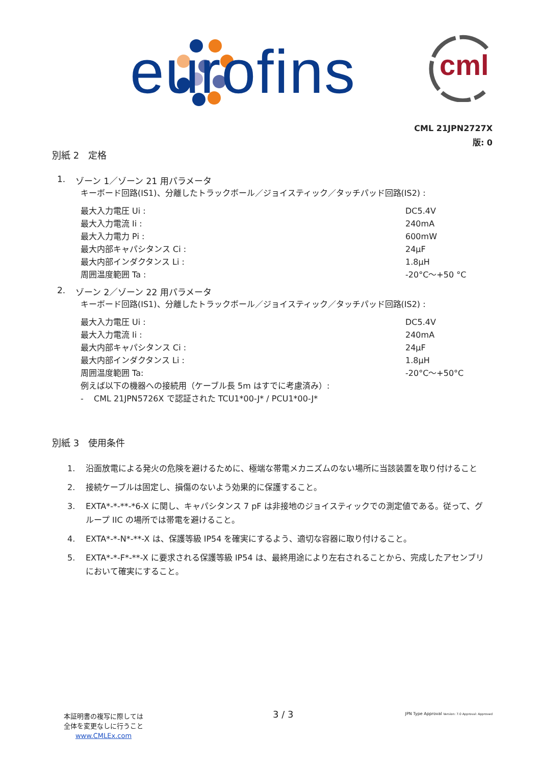eurofins cml
CML 21JPN2727X
版: 0
別紙 2　定格
1. ゾーン 1／ゾーン 21 用パラメータ
キーボード回路(IS1)、分離したトラックボール／ジョイスティック／タッチパッド回路(IS2) :
最大入力電圧 Ui : DC5.4V
最大入力電流 Ii : 240mA
最大入力電力 Pi : 600mW
最大内部キャパシタンス Ci : 24µF
最大内部インダクタンス Li : 1.8µH
周囲温度範囲 Ta : -20°C～+50 °C
2. ゾーン 2／ゾーン 22 用パラメータ
キーボード回路(IS1)、分離したトラックボール／ジョイスティック／タッチパッド回路(IS2) :
最大入力電圧 Ui : DC5.4V
最大入力電流 Ii : 240mA
最大内部キャパシタンス Ci : 24µF
最大内部インダクタンス Li : 1.8µH
周囲温度範囲 Ta: -20°C～+50°C
例えば以下の機器への接続用（ケーブル長 5m はすでに考慮済み）:
- CML 21JPN5726X で認証された TCU1*00-J* / PCU1*00-J*
別紙 3　使用条件
1. 沿面放電による発火の危険を避けるために、極端な帯電メカニズムのない場所に当該装置を取り付けること
2. 接続ケーブルは固定し、損傷のないよう効果的に保護すること。
3. EXTA*-*-**-*6-X に関し、キャパシタンス 7 pF は非接地のジョイスティックでの測定値である。従って、グループ IIC の場所では帯電を避けること。
4. EXTA*-*-N*-**-X は、保護等級 IP54 を確実にするよう、適切な容器に取り付けること。
5. EXTA*-*-F*-**-X に要求される保護等級 IP54 は、最終用途により左右されることから、完成したアセンブリにおいて確実にすること。
本証明書の複写に際しては
全体を変更なしに行うこと
www.CMLEx.com
3 / 3
JPN Type Approval Version: 7.0 Approval: Approved